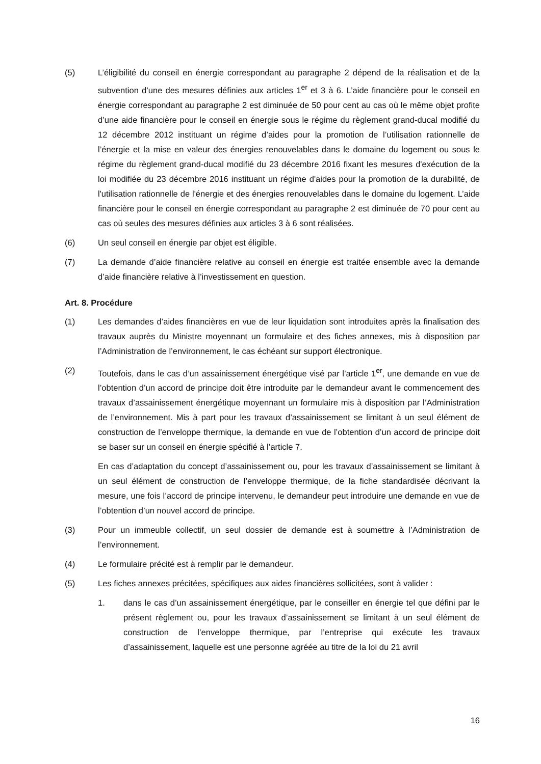(5) L’éligibilité du conseil en énergie correspondant au paragraphe 2 dépend de la réalisation et de la subvention d’une des mesures définies aux articles 1<sup>er</sup> et 3 à 6. L’aide financière pour le conseil en énergie correspondant au paragraphe 2 est diminuée de 50 pour cent au cas où le même objet profite d’une aide financière pour le conseil en énergie sous le régime du règlement grand-ducal modifié du 12 décembre 2012 instituant un régime d’aides pour la promotion de l’utilisation rationnelle de l’énergie et la mise en valeur des énergies renouvelables dans le domaine du logement ou sous le régime du règlement grand-ducal modifié du 23 décembre 2016 fixant les mesures d'exécution de la loi modifiée du 23 décembre 2016 instituant un régime d'aides pour la promotion de la durabilité, de l'utilisation rationnelle de l'énergie et des énergies renouvelables dans le domaine du logement. L’aide financière pour le conseil en énergie correspondant au paragraphe 2 est diminuée de 70 pour cent au cas où seules des mesures définies aux articles 3 à 6 sont réalisées.
(6) Un seul conseil en énergie par objet est éligible.
(7) La demande d’aide financière relative au conseil en énergie est traitée ensemble avec la demande d’aide financière relative à l’investissement en question.
Art. 8. Procédure
(1) Les demandes d’aides financières en vue de leur liquidation sont introduites après la finalisation des travaux auprès du Ministre moyennant un formulaire et des fiches annexes, mis à disposition par l’Administration de l’environnement, le cas échéant sur support électronique.
(2) Toutefois, dans le cas d’un assainissement énergétique visé par l’article 1<sup>er</sup>, une demande en vue de l’obtention d’un accord de principe doit être introduite par le demandeur avant le commencement des travaux d’assainissement énergétique moyennant un formulaire mis à disposition par l’Administration de l’environnement. Mis à part pour les travaux d’assainissement se limitant à un seul élément de construction de l’enveloppe thermique, la demande en vue de l’obtention d’un accord de principe doit se baser sur un conseil en énergie spécifié à l’article 7.
En cas d’adaptation du concept d’assainissement ou, pour les travaux d’assainissement se limitant à un seul élément de construction de l’enveloppe thermique, de la fiche standardisée décrivant la mesure, une fois l’accord de principe intervenu, le demandeur peut introduire une demande en vue de l’obtention d’un nouvel accord de principe.
(3) Pour un immeuble collectif, un seul dossier de demande est à soumettre à l’Administration de l’environnement.
(4) Le formulaire précité est à remplir par le demandeur.
(5) Les fiches annexes précitées, spécifiques aux aides financières sollicitées, sont à valider :
1. dans le cas d’un assainissement énergétique, par le conseiller en énergie tel que défini par le présent règlement ou, pour les travaux d’assainissement se limitant à un seul élément de construction de l’enveloppe thermique, par l’entreprise qui exécute les travaux d’assainissement, laquelle est une personne agréée au titre de la loi du 21 avril
16